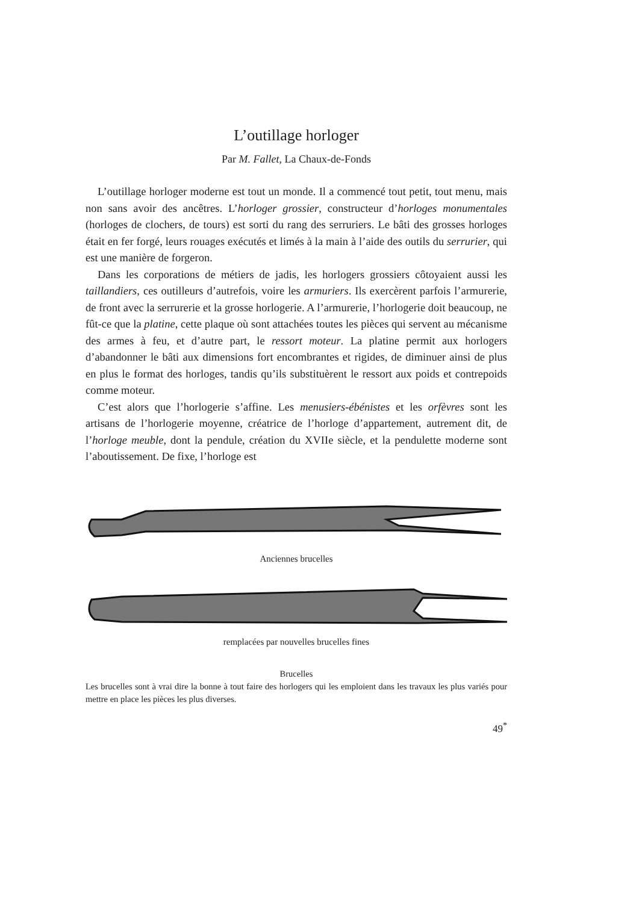L’outillage horloger
Par M. Fallet, La Chaux-de-Fonds
L’outillage horloger moderne est tout un monde. Il a commencé tout petit, tout menu, mais non sans avoir des ancêtres. L’horloger grossier, constructeur d’horloges monumentales (horloges de clochers, de tours) est sorti du rang des serruriers. Le bâti des grosses horloges était en fer forgé, leurs rouages exécutés et limés à la main à l’aide des outils du serrurier, qui est une manière de forgeron.
Dans les corporations de métiers de jadis, les horlogers grossiers côtoyaient aussi les taillandiers, ces outilleurs d’autrefois, voire les armuriers. Ils exercèrent parfois l’armurerie, de front avec la serrurerie et la grosse horlogerie. A l’armurerie, l’horlogerie doit beaucoup, ne fût-ce que la platine, cette plaque où sont attachées toutes les pièces qui servent au mécanisme des armes à feu, et d’autre part, le ressort moteur. La platine permit aux horlogers d’abandonner le bâti aux dimensions fort encombrantes et rigides, de diminuer ainsi de plus en plus le format des horloges, tandis qu’ils substituèrent le ressort aux poids et contrepoids comme moteur.
C’est alors que l’horlogerie s’affine. Les menusiers-ébénistes et les orfèvres sont les artisans de l’horlogerie moyenne, créatrice de l’horloge d’appartement, autrement dit, de l’horloge meuble, dont la pendule, création du XVIIe siècle, et la pendulette moderne sont l’aboutissement. De fixe, l’horloge est
Anciennes brucelles
remplacées par nouvelles brucelles fines
Brucelles
Les brucelles sont à vrai dire la bonne à tout faire des horlogers qui les emploient dans les travaux les plus variés pour mettre en place les pièces les plus diverses.
49<sup>*</sup>